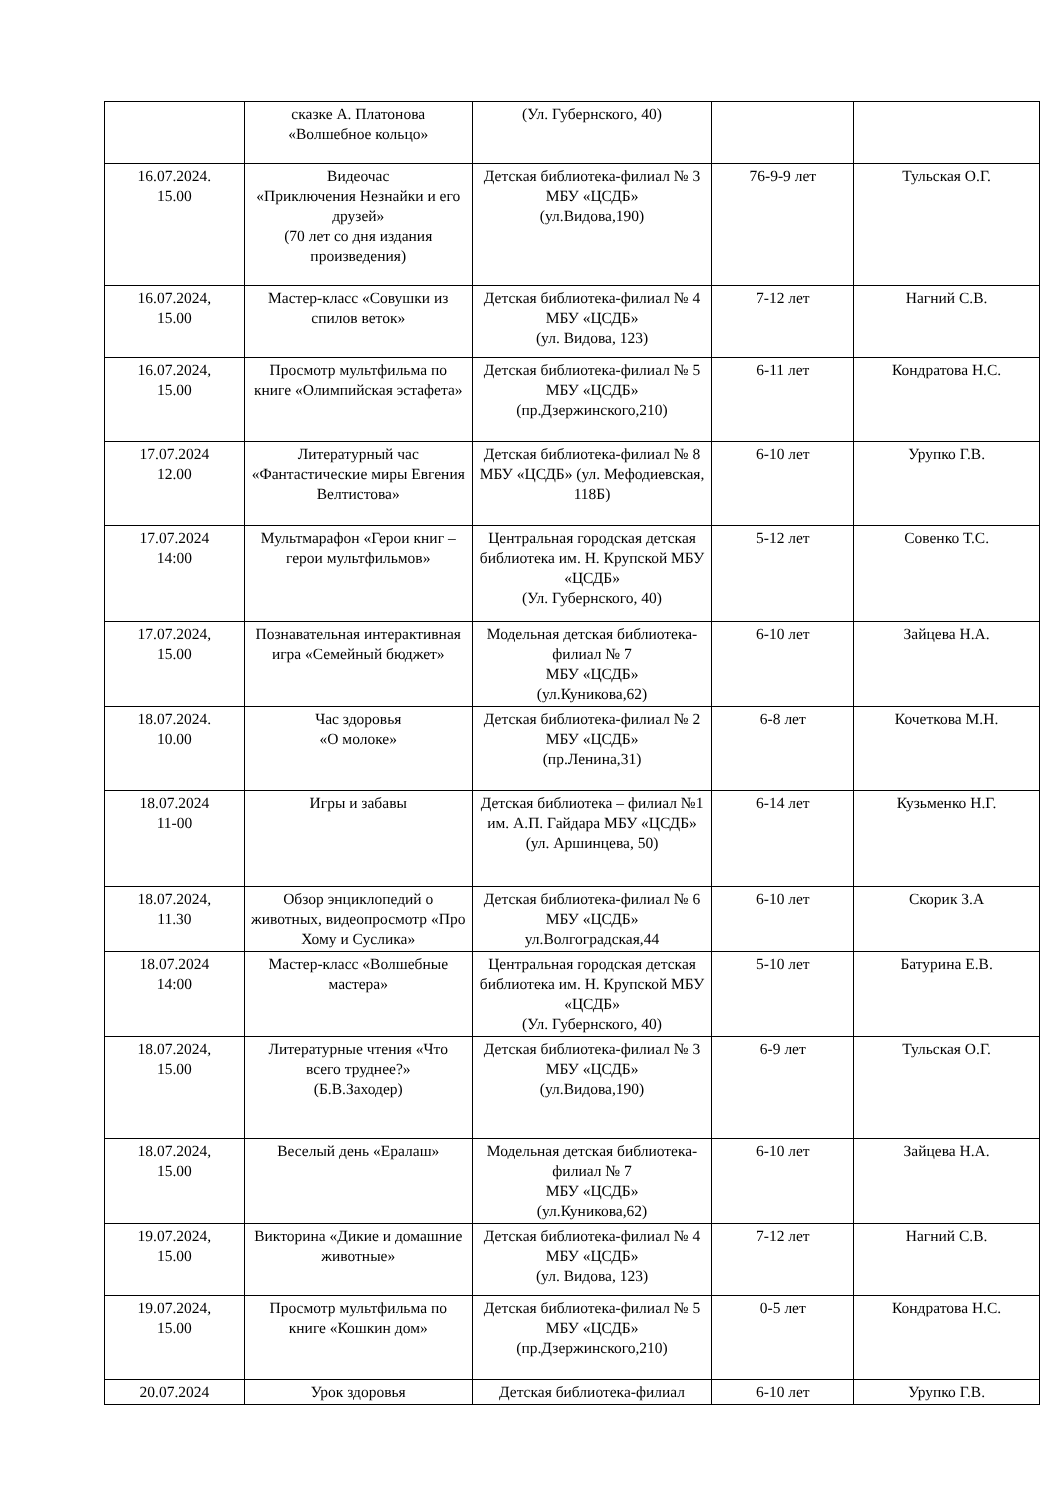| | сказке А. Платонова «Волшебное кольцо» | (Ул. Губернского, 40) | | |
| 16.07.2024. 15.00 | Видеочас «Приключения Незнайки и его друзей» (70 лет со дня издания произведения) | Детская библиотека-филиал № 3 МБУ «ЦСДБ» (ул.Видова,190) | 76-9-9 лет | Тульская О.Г. |
| 16.07.2024, 15.00 | Мастер-класс «Совушки из спилов веток» | Детская библиотека-филиал № 4 МБУ «ЦСДБ» (ул. Видова, 123) | 7-12 лет | Нагний С.В. |
| 16.07.2024, 15.00 | Просмотр мультфильма по книге «Олимпийская эстафета» | Детская библиотека-филиал № 5 МБУ «ЦСДБ» (пр.Дзержинского,210) | 6-11 лет | Кондратова Н.С. |
| 17.07.2024 12.00 | Литературный час «Фантастические миры Евгения Велтистова» | Детская библиотека-филиал № 8 МБУ «ЦСДБ» (ул. Мефодиевская, 118Б) | 6-10 лет | Урупко Г.В. |
| 17.07.2024 14:00 | Мультмарафон «Герои книг – герои мультфильмов» | Центральная городская детская библиотека им. Н. Крупской МБУ «ЦСДБ» (Ул. Губернского, 40) | 5-12 лет | Совенко Т.С. |
| 17.07.2024, 15.00 | Познавательная интерактивная игра «Семейный бюджет» | Модельная детская библиотека-филиал № 7 МБУ «ЦСДБ» (ул.Куникова,62) | 6-10 лет | Зайцева Н.А. |
| 18.07.2024. 10.00 | Час здоровья «О молоке» | Детская библиотека-филиал № 2 МБУ «ЦСДБ» (пр.Ленина,31) | 6-8 лет | Кочеткова М.Н. |
| 18.07.2024 11-00 | Игры и забавы | Детская библиотека – филиал №1 им. А.П. Гайдара МБУ «ЦСДБ» (ул. Аршинцева, 50) | 6-14 лет | Кузьменко Н.Г. |
| 18.07.2024, 11.30 | Обзор энциклопедий о животных, видеопросмотр «Про Хому и Суслика» | Детская библиотека-филиал № 6 МБУ «ЦСДБ» ул.Волгоградская,44 | 6-10 лет | Скорик З.А |
| 18.07.2024 14:00 | Мастер-класс «Волшебные мастера» | Центральная городская детская библиотека им. Н. Крупской МБУ «ЦСДБ» (Ул. Губернского, 40) | 5-10 лет | Батурина Е.В. |
| 18.07.2024, 15.00 | Литературные чтения «Что всего труднее?» (Б.В.Заходер) | Детская библиотека-филиал № 3 МБУ «ЦСДБ» (ул.Видова,190) | 6-9 лет | Тульская О.Г. |
| 18.07.2024, 15.00 | Веселый день «Ералаш» | Модельная детская библиотека-филиал № 7 МБУ «ЦСДБ» (ул.Куникова,62) | 6-10 лет | Зайцева Н.А. |
| 19.07.2024, 15.00 | Викторина «Дикие и домашние животные» | Детская библиотека-филиал № 4 МБУ «ЦСДБ» (ул. Видова, 123) | 7-12 лет | Нагний С.В. |
| 19.07.2024, 15.00 | Просмотр мультфильма по книге «Кошкин дом» | Детская библиотека-филиал № 5 МБУ «ЦСДБ» (пр.Дзержинского,210) | 0-5 лет | Кондратова Н.С. |
| 20.07.2024 | Урок здоровья | Детская библиотека-филиал | 6-10 лет | Урупко Г.В. |